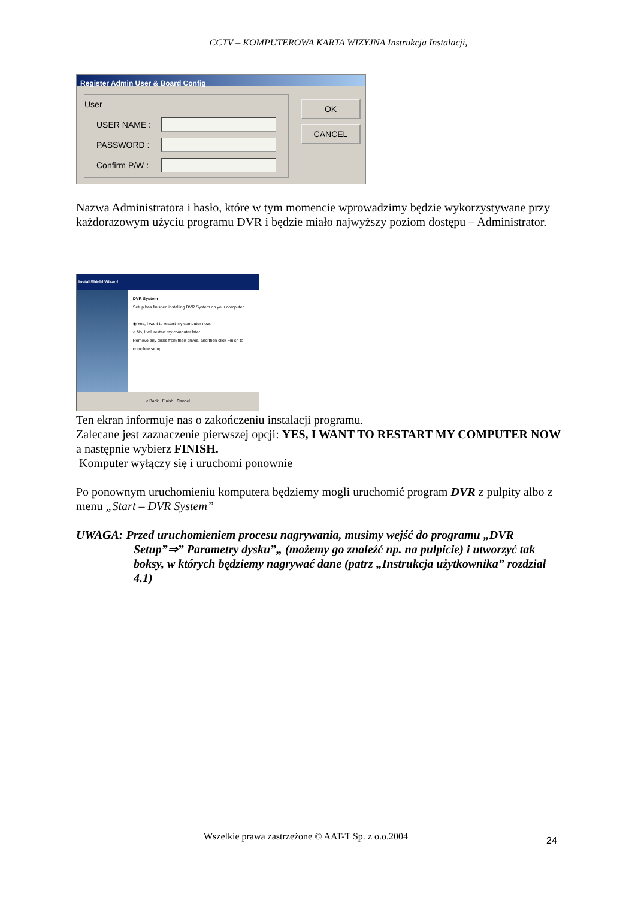CCTV – KOMPUTEROWA KARTA WIZYJNA Instrukcja Instalacji,
Register Admin User & Board Config
User
USER NAME :
PASSWORD :
Confirm P/W :
OK
CANCEL
Nazwa Administratora i hasło, które w tym momencie wprowadzimy będzie wykorzystywane przy każdorazowym użyciu programu DVR i będzie miało najwyższy poziom dostępu – Administrator.
InstallShield Wizard
DVR System
Setup has finished installing DVR System on your computer.
◉ Yes, I want to restart my computer now.
○ No, I will restart my computer later.
Remove any disks from their drives, and then click Finish to complete setup.
< Back Finish Cancel
Ten ekran informuje nas o zakończeniu instalacji programu.
Zalecane jest zaznaczenie pierwszej opcji: YES, I WANT TO RESTART MY COMPUTER NOW a następnie wybierz FINISH.
Komputer wyłączy się i uruchomi ponownie
Po ponownym uruchomieniu komputera będziemy mogli uruchomić program DVR z pulpity albo z menu „Start – DVR System”
UWAGA: Przed uruchomieniem procesu nagrywania, musimy wejść do programu „DVR Setup”⇒” Parametry dysku”„ (możemy go znaleźć np. na pulpicie) i utworzyć tak boksy, w których będziemy nagrywać dane (patrz „Instrukcja użytkownika” rozdział 4.1)
Wszelkie prawa zastrzeżone © AAT-T Sp. z o.o.2004
24